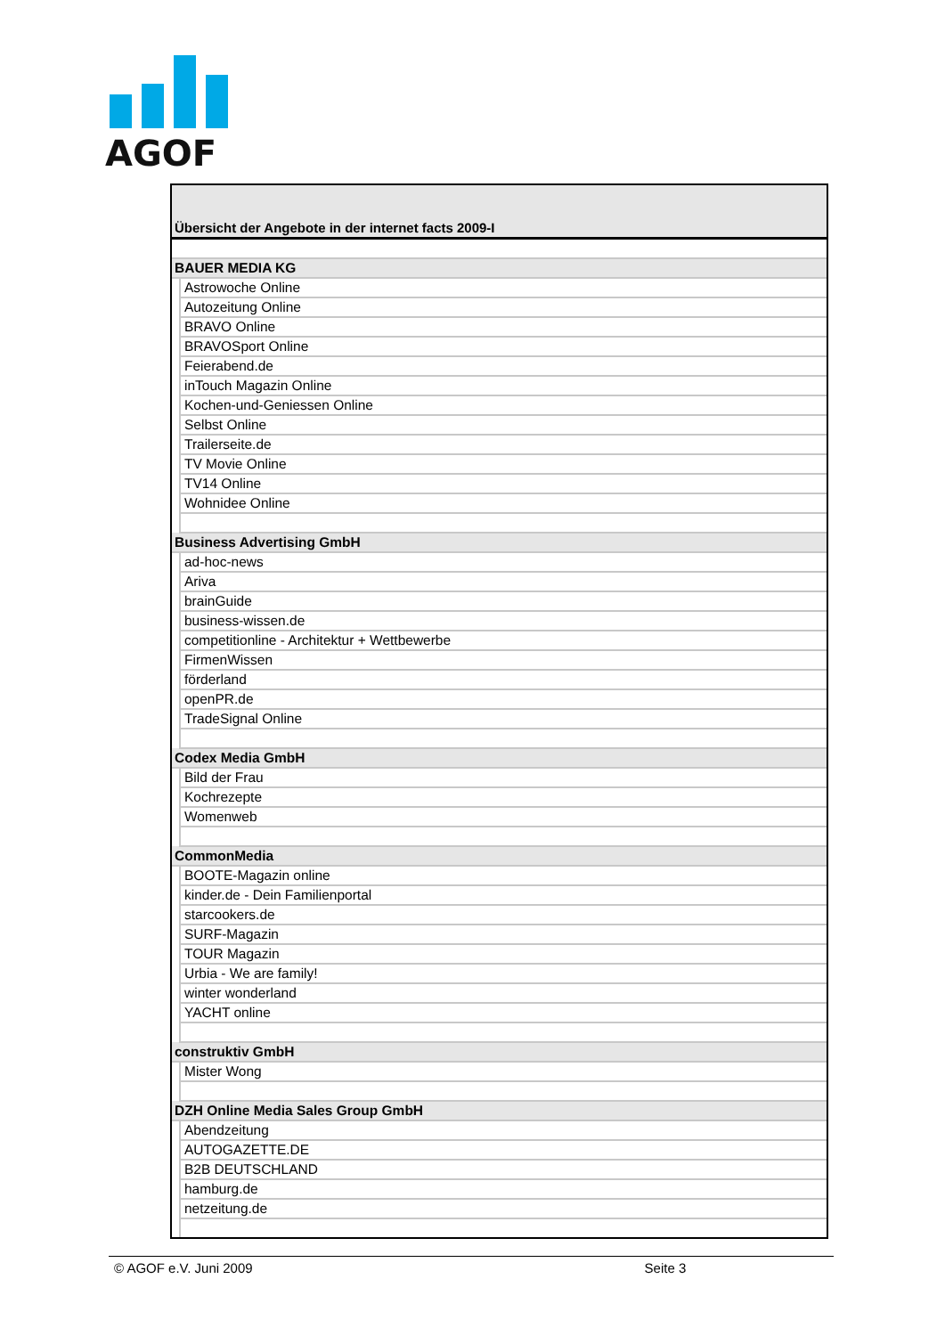AGOF
Übersicht der Angebote in der internet facts 2009-I
| BAUER MEDIA KG | |
| | Astrowoche Online |
| | Autozeitung Online |
| | BRAVO Online |
| | BRAVOSport Online |
| | Feierabend.de |
| | inTouch Magazin Online |
| | Kochen-und-Geniessen Online |
| | Selbst Online |
| | Trailerseite.de |
| | TV Movie Online |
| | TV14 Online |
| | Wohnidee Online |
| Business Advertising GmbH | |
| | ad-hoc-news |
| | Ariva |
| | brainGuide |
| | business-wissen.de |
| | competitionline - Architektur + Wettbewerbe |
| | FirmenWissen |
| | förderland |
| | openPR.de |
| | TradeSignal Online |
| Codex Media GmbH | |
| | Bild der Frau |
| | Kochrezepte |
| | Womenweb |
| CommonMedia | |
| | BOOTE-Magazin online |
| | kinder.de - Dein Familienportal |
| | starcookers.de |
| | SURF-Magazin |
| | TOUR Magazin |
| | Urbia - We are family! |
| | winter wonderland |
| | YACHT online |
| construktiv GmbH | |
| | Mister Wong |
| DZH Online Media Sales Group GmbH | |
| | Abendzeitung |
| | AUTOGAZETTE.DE |
| | B2B DEUTSCHLAND |
| | hamburg.de |
| | netzeitung.de |
© AGOF e.V. Juni 2009 Seite 3